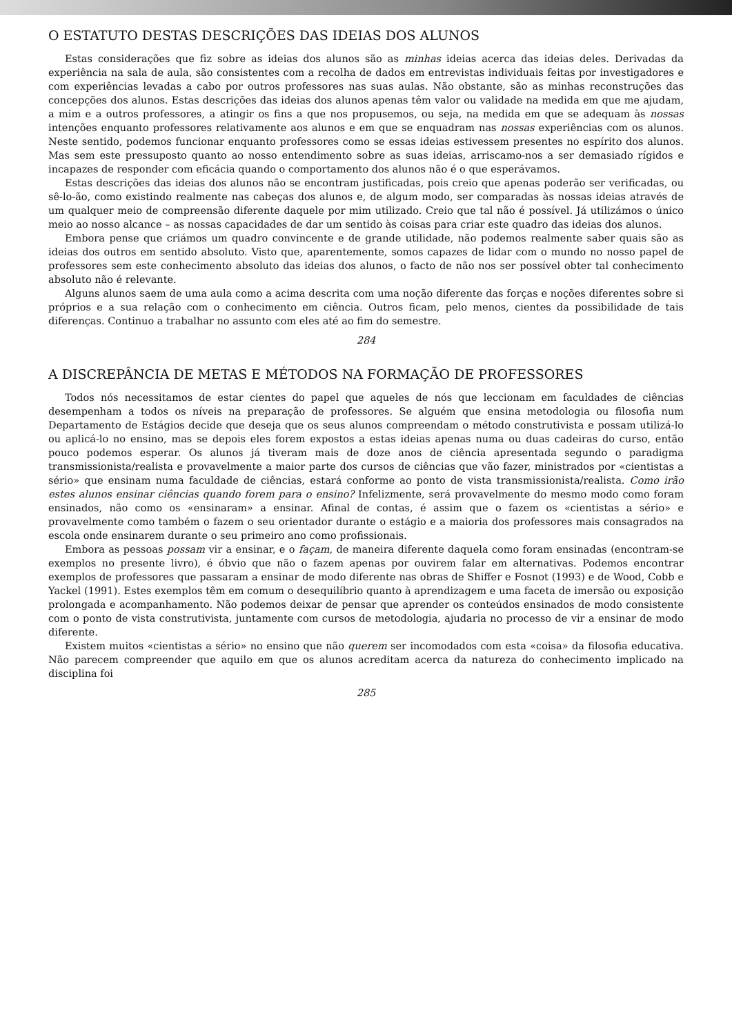O ESTATUTO DESTAS DESCRIÇÕES DAS IDEIAS DOS ALUNOS
Estas considerações que fiz sobre as ideias dos alunos são as minhas ideias acerca das ideias deles. Derivadas da experiência na sala de aula, são consistentes com a recolha de dados em entrevistas individuais feitas por investigadores e com experiências levadas a cabo por outros professores nas suas aulas. Não obstante, são as minhas reconstruções das concepções dos alunos. Estas descrições das ideias dos alunos apenas têm valor ou validade na medida em que me ajudam, a mim e a outros professores, a atingir os fins a que nos propusemos, ou seja, na medida em que se adequam às nossas intenções enquanto professores relativamente aos alunos e em que se enquadram nas nossas experiências com os alunos. Neste sentido, podemos funcionar enquanto professores como se essas ideias estivessem presentes no espírito dos alunos. Mas sem este pressuposto quanto ao nosso entendimento sobre as suas ideias, arriscamo-nos a ser demasiado rígidos e incapazes de responder com eficácia quando o comportamento dos alunos não é o que esperávamos.
Estas descrições das ideias dos alunos não se encontram justificadas, pois creio que apenas poderão ser verificadas, ou sê-lo-ão, como existindo realmente nas cabeças dos alunos e, de algum modo, ser comparadas às nossas ideias através de um qualquer meio de compreensão diferente daquele por mim utilizado. Creio que tal não é possível. Já utilizámos o único meio ao nosso alcance – as nossas capacidades de dar um sentido às coisas para criar este quadro das ideias dos alunos.
Embora pense que criámos um quadro convincente e de grande utilidade, não podemos realmente saber quais são as ideias dos outros em sentido absoluto. Visto que, aparentemente, somos capazes de lidar com o mundo no nosso papel de professores sem este conhecimento absoluto das ideias dos alunos, o facto de não nos ser possível obter tal conhecimento absoluto não é relevante.
Alguns alunos saem de uma aula como a acima descrita com uma noção diferente das forças e noções diferentes sobre si próprios e a sua relação com o conhecimento em ciência. Outros ficam, pelo menos, cientes da possibilidade de tais diferenças. Continuo a trabalhar no assunto com eles até ao fim do semestre.
284
A DISCREPÂNCIA DE METAS E MÉTODOS NA FORMAÇÃO DE PROFESSORES
Todos nós necessitamos de estar cientes do papel que aqueles de nós que leccionam em faculdades de ciências desempenham a todos os níveis na preparação de professores. Se alguém que ensina metodologia ou filosofia num Departamento de Estágios decide que deseja que os seus alunos compreendam o método construtivista e possam utilizá-lo ou aplicá-lo no ensino, mas se depois eles forem expostos a estas ideias apenas numa ou duas cadeiras do curso, então pouco podemos esperar. Os alunos já tiveram mais de doze anos de ciência apresentada segundo o paradigma transmissionista/realista e provavelmente a maior parte dos cursos de ciências que vão fazer, ministrados por «cientistas a sério» que ensinam numa faculdade de ciências, estará conforme ao ponto de vista transmissionista/realista. Como irão estes alunos ensinar ciências quando forem para o ensino? Infelizmente, será provavelmente do mesmo modo como foram ensinados, não como os «ensinaram» a ensinar. Afinal de contas, é assim que o fazem os «cientistas a sério» e provavelmente como também o fazem o seu orientador durante o estágio e a maioria dos professores mais consagrados na escola onde ensinarem durante o seu primeiro ano como profissionais.
Embora as pessoas possam vir a ensinar, e o façam, de maneira diferente daquela como foram ensinadas (encontram-se exemplos no presente livro), é óbvio que não o fazem apenas por ouvirem falar em alternativas. Podemos encontrar exemplos de professores que passaram a ensinar de modo diferente nas obras de Shiffer e Fosnot (1993) e de Wood, Cobb e Yackel (1991). Estes exemplos têm em comum o desequilíbrio quanto à aprendizagem e uma faceta de imersão ou exposição prolongada e acompanhamento. Não podemos deixar de pensar que aprender os conteúdos ensinados de modo consistente com o ponto de vista construtivista, juntamente com cursos de metodologia, ajudaria no processo de vir a ensinar de modo diferente.
Existem muitos «cientistas a sério» no ensino que não querem ser incomodados com esta «coisa» da filosofia educativa. Não parecem compreender que aquilo em que os alunos acreditam acerca da natureza do conhecimento implicado na disciplina foi
285